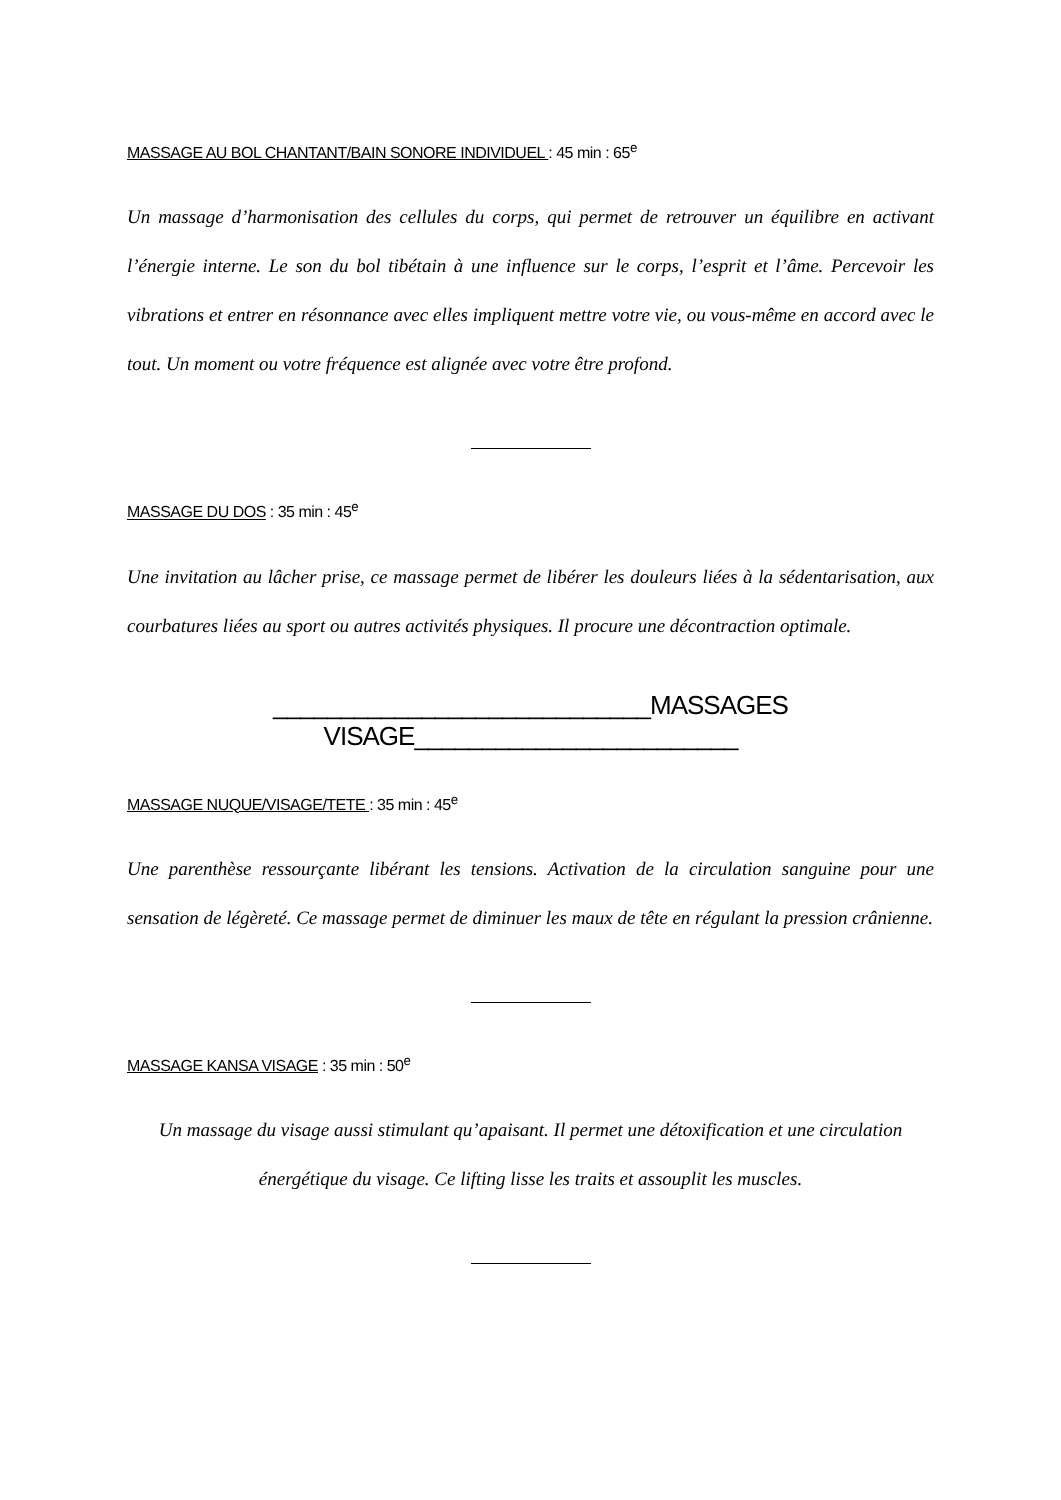MASSAGE AU BOL CHANTANT/BAIN SONORE INDIVIDUEL : 45 min : 65<sup>e</sup>
Un massage d’harmonisation des cellules du corps, qui permet de retrouver un équilibre en activant l’énergie interne. Le son du bol tibétain à une influence sur le corps, l’esprit et l’âme. Percevoir les vibrations et entrer en résonnance avec elles impliquent mettre votre vie, ou vous-même en accord avec le tout. Un moment ou votre fréquence est alignée avec votre être profond.
MASSAGE DU DOS : 35 min : 45<sup>e</sup>
Une invitation au lâcher prise, ce massage permet de libérer les douleurs liées à la sédentarisation, aux courbatures liées au sport ou autres activités physiques. Il procure une décontraction optimale.
____________________________MASSAGES VISAGE________________________
MASSAGE NUQUE/VISAGE/TETE : 35 min : 45<sup>e</sup>
Une parenthèse ressourçante libérant les tensions. Activation de la circulation sanguine pour une sensation de légèreté. Ce massage permet de diminuer les maux de tête en régulant la pression crânienne.
MASSAGE KANSA VISAGE : 35 min : 50<sup>e</sup>
Un massage du visage aussi stimulant qu’apaisant. Il permet une détoxification et une circulation
énergétique du visage. Ce lifting lisse les traits et assouplit les muscles.